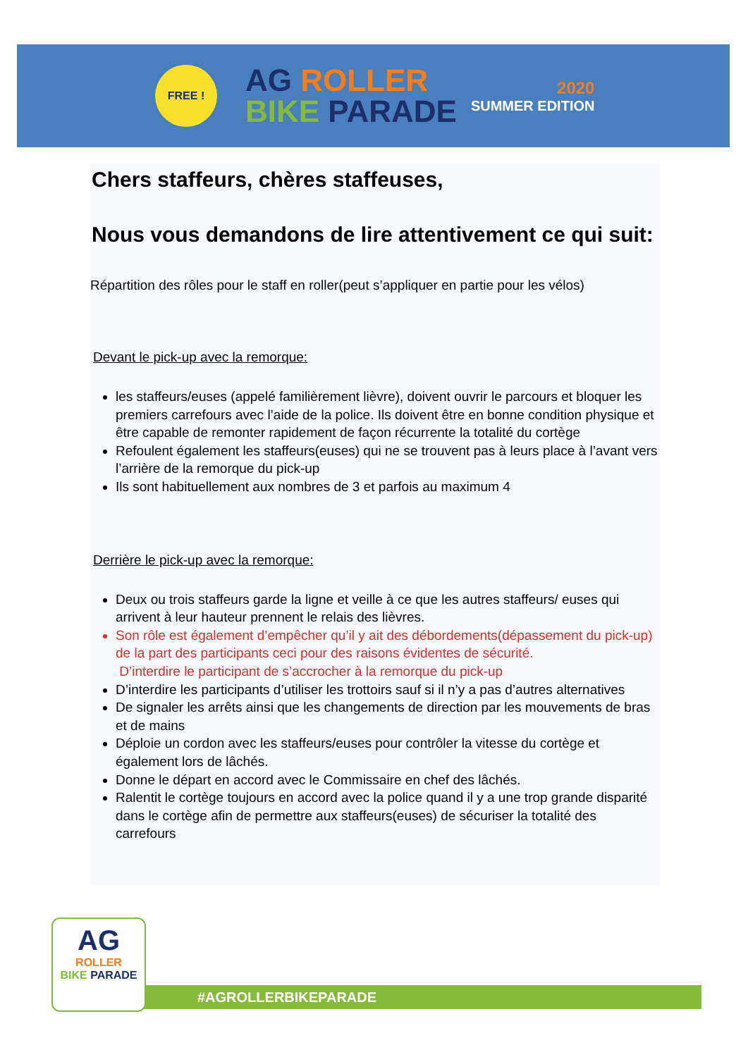FREE !
AG ROLLER
BIKE PARADE
2020
SUMMER EDITION
Chers staffeurs, chères staffeuses,
Nous vous demandons de lire attentivement ce qui suit:
Répartition des rôles pour le staff en roller(peut s’appliquer en partie pour les vélos)
Devant le pick-up avec la remorque:
les staffeurs/euses (appelé familièrement lièvre), doivent ouvrir le parcours et bloquer les premiers carrefours avec l’aide de la police. Ils doivent être en bonne condition physique et être capable de remonter rapidement de façon récurrente la totalité du cortège
Refoulent également les staffeurs(euses) qui ne se trouvent pas à leurs place à l’avant vers l’arrière de la remorque du pick-up
Ils sont habituellement aux nombres de 3 et parfois au maximum 4
Derrière le pick-up avec la remorque:
Deux ou trois staffeurs garde la ligne et veille à ce que les autres staffeurs/ euses qui arrivent à leur hauteur prennent le relais des lièvres.
Son rôle est également d’empêcher qu’il y ait des débordements(dépassement du pick-up) de la part des participants ceci pour des raisons évidentes de sécurité.
D’interdire le participant de s’accrocher à la remorque du pick-up
D’interdire les participants d’utiliser les trottoirs sauf si il n’y a pas d’autres alternatives
De signaler les arrêts ainsi que les changements de direction par les mouvements de bras et de mains
Déploie un cordon avec les staffeurs/euses pour contrôler la vitesse du cortège et également lors de lâchés.
Donne le départ en accord avec le Commissaire en chef des lâchés.
Ralentit le cortège toujours en accord avec la police quand il y a une trop grande disparité dans le cortège afin de permettre aux staffeurs(euses) de sécuriser la totalité des carrefours
#AGROLLERBIKEPARADE
AG
ROLLER
BIKE PARADE